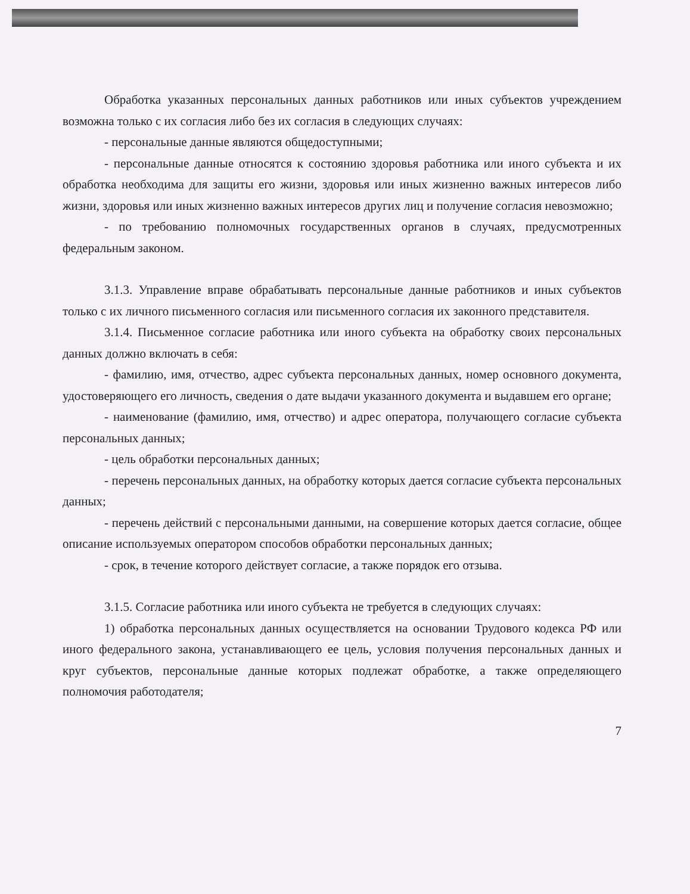Обработка указанных персональных данных работников или иных субъектов учреждением возможна только с их согласия либо без их согласия в следующих случаях:
- персональные данные являются общедоступными;
- персональные данные относятся к состоянию здоровья работника или иного субъекта и их обработка необходима для защиты его жизни, здоровья или иных жизненно важных интересов либо жизни, здоровья или иных жизненно важных интересов других лиц и получение согласия невозможно;
- по требованию полномочных государственных органов в случаях, предусмотренных федеральным законом.
3.1.3. Управление вправе обрабатывать персональные данные работников и иных субъектов только с их личного письменного согласия или письменного согласия их законного представителя.
3.1.4. Письменное согласие работника или иного субъекта на обработку своих персональных данных должно включать в себя:
- фамилию, имя, отчество, адрес субъекта персональных данных, номер основного документа, удостоверяющего его личность, сведения о дате выдачи указанного документа и выдавшем его органе;
- наименование (фамилию, имя, отчество) и адрес оператора, получающего согласие субъекта персональных данных;
- цель обработки персональных данных;
- перечень персональных данных, на обработку которых дается согласие субъекта персональных данных;
- перечень действий с персональными данными, на совершение которых дается согласие, общее описание используемых оператором способов обработки персональных данных;
- срок, в течение которого действует согласие, а также порядок его отзыва.
3.1.5. Согласие работника или иного субъекта не требуется в следующих случаях:
1) обработка персональных данных осуществляется на основании Трудового кодекса РФ или иного федерального закона, устанавливающего ее цель, условия получения персональных данных и круг субъектов, персональные данные которых подлежат обработке, а также определяющего полномочия работодателя;
7